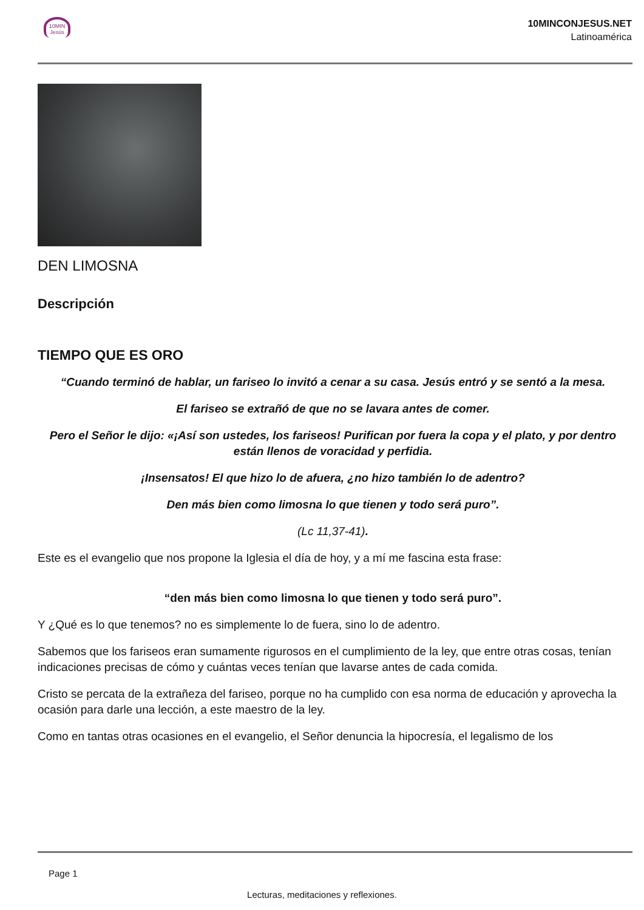10MIN Jesús
10MINCONJESUS.NET
Latinoamérica
DEN LIMOSNA
Descripción
TIEMPO QUE ES ORO
“Cuando terminó de hablar, un fariseo lo invitó a cenar a su casa. Jesús entró y se sentó a la mesa.
El fariseo se extrañó de que no se lavara antes de comer.
Pero el Señor le dijo: «¡Así son ustedes, los fariseos! Purifican por fuera la copa y el plato, y por dentro están llenos de voracidad y perfidia.
¡Insensatos! El que hizo lo de afuera, ¿no hizo también lo de adentro?
Den más bien como limosna lo que tienen y todo será puro”.
(Lc 11,37-41).
Este es el evangelio que nos propone la Iglesia el día de hoy, y a mí me fascina esta frase:
“den más bien como limosna lo que tienen y todo será puro”.
Y ¿Qué es lo que tenemos? no es simplemente lo de fuera, sino lo de adentro.
Sabemos que los fariseos eran sumamente rigurosos en el cumplimiento de la ley, que entre otras cosas, tenían indicaciones precisas de cómo y cuántas veces tenían que lavarse antes de cada comida.
Cristo se percata de la extrañeza del fariseo, porque no ha cumplido con esa norma de educación y aprovecha la ocasión para darle una lección, a este maestro de la ley.
Como en tantas otras ocasiones en el evangelio, el Señor denuncia la hipocresía, el legalismo de los
Page 1
Lecturas, meditaciones y reflexiones.